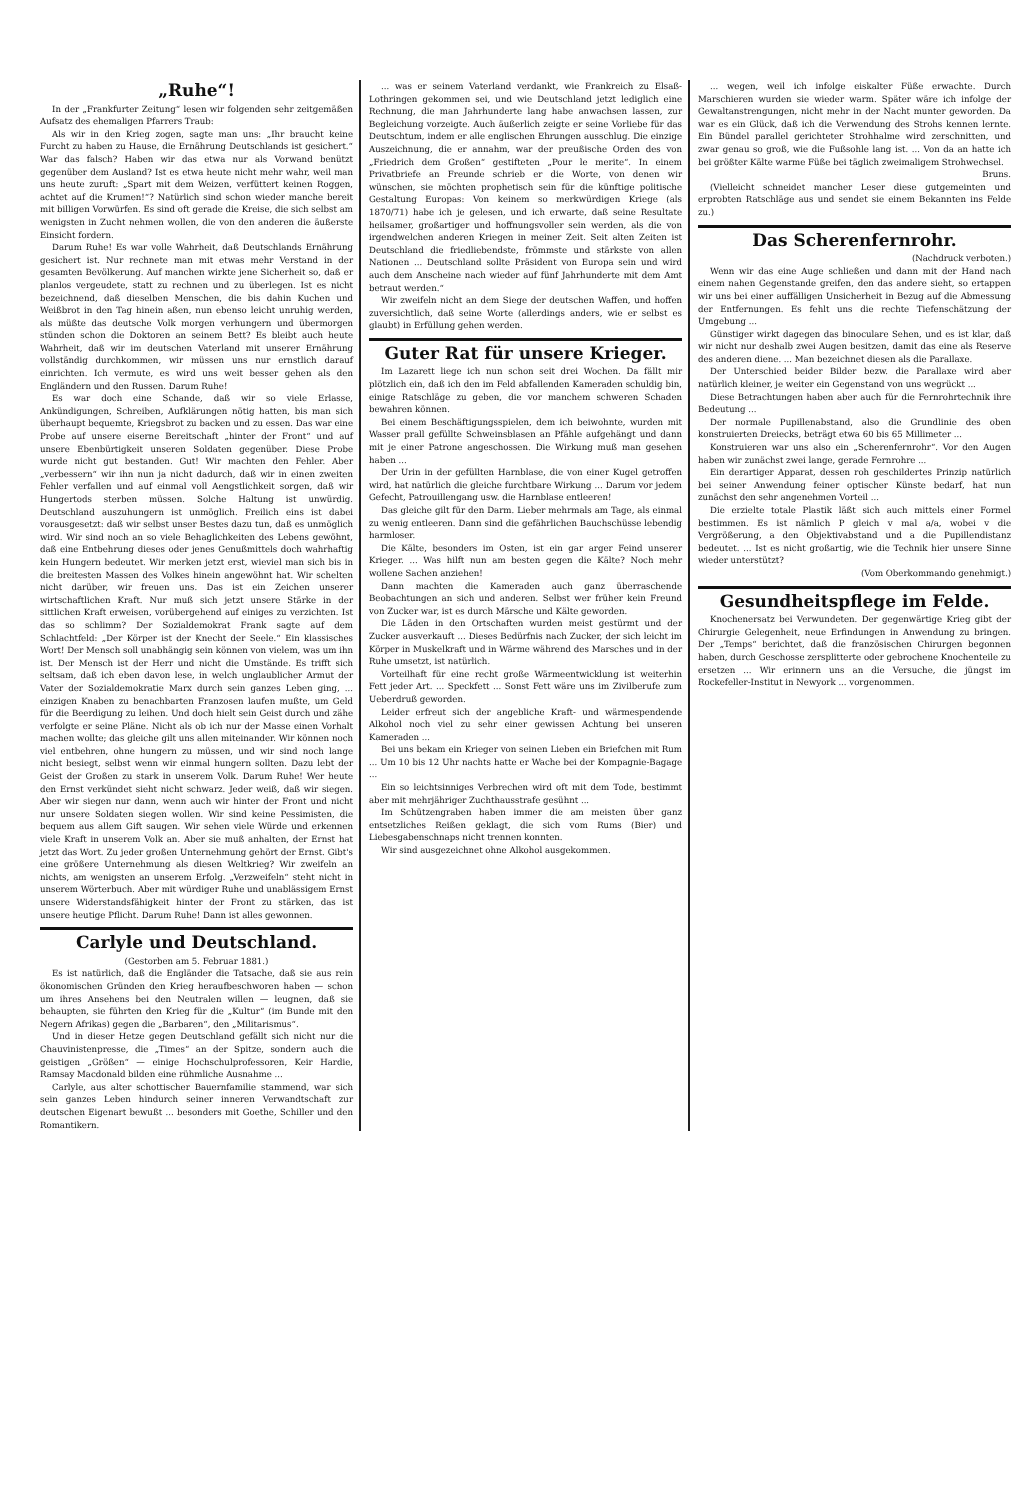„Ruhe“!
In der „Frankfurter Zeitung“ lesen wir folgenden sehr zeitgemäßen Aufsatz des ehemaligen Pfarrers Traub:
Als wir in den Krieg zogen, sagte man uns: „Ihr braucht keine Furcht zu haben zu Hause, die Ernährung Deutschlands ist gesichert.“ War das falsch? Haben wir das etwa nur als Vorwand benützt gegenüber dem Ausland? Ist es etwa heute nicht mehr wahr, weil man uns heute zuruft: „Spart mit dem Weizen, verfüttert keinen Roggen, achtet auf die Krumen!“? Natürlich sind schon wieder manche bereit mit billigen Vorwürfen. Es sind oft gerade die Kreise, die sich selbst am wenigsten in Zucht nehmen wollen, die von den anderen die äußerste Einsicht fordern.
Darum Ruhe! Es war volle Wahrheit, daß Deutschlands Ernährung gesichert ist. Nur rechnete man mit etwas mehr Verstand in der gesamten Bevölkerung. Auf manchen wirkte jene Sicherheit so, daß er planlos vergeudete, statt zu rechnen und zu überlegen. Ist es nicht bezeichnend, daß dieselben Menschen, die bis dahin Kuchen und Weißbrot in den Tag hinein aßen, nun ebenso leicht unruhig werden, als müßte das deutsche Volk morgen verhungern und übermorgen stünden schon die Doktoren an seinem Bett? Es bleibt auch heute Wahrheit, daß wir im deutschen Vaterland mit unserer Ernährung vollständig durchkommen, wir müssen uns nur ernstlich darauf einrichten. Ich vermute, es wird uns weit besser gehen als den Engländern und den Russen. Darum Ruhe!
Es war doch eine Schande, daß wir so viele Erlasse, Ankündigungen, Schreiben, Aufklärungen nötig hatten, bis man sich überhaupt bequemte, Kriegsbrot zu backen und zu essen. Das war eine Probe auf unsere eiserne Bereitschaft „hinter der Front“ und auf unsere Ebenbürtigkeit unseren Soldaten gegenüber. Diese Probe wurde nicht gut bestanden. Gut! Wir machten den Fehler. Aber „verbessern“ wir ihn nun ja nicht dadurch, daß wir in einen zweiten Fehler verfallen und auf einmal voll Aengstlichkeit sorgen, daß wir Hungertods sterben müssen. Solche Haltung ist unwürdig. Deutschland auszuhungern ist unmöglich. Freilich eins ist dabei vorausgesetzt: daß wir selbst unser Bestes dazu tun, daß es unmöglich wird. Wir sind noch an so viele Behaglichkeiten des Lebens gewöhnt, daß eine Entbehrung dieses oder jenes Genußmittels doch wahrhaftig kein Hungern bedeutet. Wir merken jetzt erst, wieviel man sich bis in die breitesten Massen des Volkes hinein angewöhnt hat. Wir schelten nicht darüber, wir freuen uns. Das ist ein Zeichen unserer wirtschaftlichen Kraft. Nur muß sich jetzt unsere Stärke in der sittlichen Kraft erweisen, vorübergehend auf einiges zu verzichten. Ist das so schlimm? Der Sozialdemokrat Frank sagte auf dem Schlachtfeld: „Der Körper ist der Knecht der Seele.“ Ein klassisches Wort! Der Mensch soll unabhängig sein können von vielem, was um ihn ist. Der Mensch ist der Herr und nicht die Umstände. Es trifft sich seltsam, daß ich eben davon lese, in welch unglaublicher Armut der Vater der Sozialdemokratie Marx durch sein ganzes Leben ging, ... einzigen Knaben zu benachbarten Franzosen laufen mußte, um Geld für die Beerdigung zu leihen. Und doch hielt sein Geist durch und zähe verfolgte er seine Pläne. Nicht als ob ich nur der Masse einen Vorhalt machen wollte; das gleiche gilt uns allen miteinander. Wir können noch viel entbehren, ohne hungern zu müssen, und wir sind noch lange nicht besiegt, selbst wenn wir einmal hungern sollten. Dazu lebt der Geist der Großen zu stark in unserem Volk. Darum Ruhe! Wer heute den Ernst verkündet sieht nicht schwarz. Jeder weiß, daß wir siegen. Aber wir siegen nur dann, wenn auch wir hinter der Front und nicht nur unsere Soldaten siegen wollen. Wir sind keine Pessimisten, die bequem aus allem Gift saugen. Wir sehen viele Würde und erkennen viele Kraft in unserem Volk an. Aber sie muß anhalten, der Ernst hat jetzt das Wort. Zu jeder großen Unternehmung gehört der Ernst. Gibt's eine größere Unternehmung als diesen Weltkrieg? Wir zweifeln an nichts, am wenigsten an unserem Erfolg. „Verzweifeln“ steht nicht in unserem Wörterbuch. Aber mit würdiger Ruhe und unablässigem Ernst unsere Widerstandsfähigkeit hinter der Front zu stärken, das ist unsere heutige Pflicht. Darum Ruhe! Dann ist alles gewonnen.
Carlyle und Deutschland.
(Gestorben am 5. Februar 1881.)
Es ist natürlich, daß die Engländer die Tatsache, daß sie aus rein ökonomischen Gründen den Krieg heraufbeschworen haben — schon um ihres Ansehens bei den Neutralen willen — leugnen, daß sie behaupten, sie führten den Krieg für die „Kultur“ (im Bunde mit den Negern Afrikas) gegen die „Barbaren“, den „Militarismus“.
Und in dieser Hetze gegen Deutschland gefällt sich nicht nur die Chauvinistenpresse, die „Times“ an der Spitze, sondern auch die geistigen „Größen“ — einige Hochschulprofessoren, Keir Hardie, Ramsay Macdonald bilden eine rühmliche Ausnahme ...
Carlyle, aus alter schottischer Bauernfamilie stammend, war sich sein ganzes Leben hindurch seiner inneren Verwandtschaft zur deutschen Eigenart bewußt ... besonders mit Goethe, Schiller und den Romantikern.
... was er seinem Vaterland verdankt, wie Frankreich zu Elsaß-Lothringen gekommen sei, und wie Deutschland jetzt lediglich eine Rechnung, die man Jahrhunderte lang habe anwachsen lassen, zur Begleichung vorzeigte. Auch äußerlich zeigte er seine Vorliebe für das Deutschtum, indem er alle englischen Ehrungen ausschlug. Die einzige Auszeichnung, die er annahm, war der preußische Orden des von „Friedrich dem Großen“ gestifteten „Pour le merite“. In einem Privatbriefe an Freunde schrieb er die Worte, von denen wir wünschen, sie möchten prophetisch sein für die künftige politische Gestaltung Europas: Von keinem so merkwürdigen Kriege (als 1870/71) habe ich je gelesen, und ich erwarte, daß seine Resultate heilsamer, großartiger und hoffnungsvoller sein werden, als die von irgendwelchen anderen Kriegen in meiner Zeit. Seit alten Zeiten ist Deutschland die friedliebendste, frömmste und stärkste von allen Nationen ... Deutschland sollte Präsident von Europa sein und wird auch dem Anscheine nach wieder auf fünf Jahrhunderte mit dem Amt betraut werden.“
Wir zweifeln nicht an dem Siege der deutschen Waffen, und hoffen zuversichtlich, daß seine Worte (allerdings anders, wie er selbst es glaubt) in Erfüllung gehen werden.
Guter Rat für unsere Krieger.
Im Lazarett liege ich nun schon seit drei Wochen. Da fällt mir plötzlich ein, daß ich den im Feld abfallenden Kameraden schuldig bin, einige Ratschläge zu geben, die vor manchem schweren Schaden bewahren können.
Bei einem Beschäftigungsspielen, dem ich beiwohnte, wurden mit Wasser prall gefüllte Schweinsblasen an Pfähle aufgehängt und dann mit je einer Patrone angeschossen. Die Wirkung muß man gesehen haben ...
Der Urin in der gefüllten Harnblase, die von einer Kugel getroffen wird, hat natürlich die gleiche furchtbare Wirkung ... Darum vor jedem Gefecht, Patrouillengang usw. die Harnblase entleeren!
Das gleiche gilt für den Darm. Lieber mehrmals am Tage, als einmal zu wenig entleeren. Dann sind die gefährlichen Bauchschüsse lebendig harmloser.
Die Kälte, besonders im Osten, ist ein gar arger Feind unserer Krieger. ... Was hilft nun am besten gegen die Kälte? Noch mehr wollene Sachen anziehen!
Dann machten die Kameraden auch ganz überraschende Beobachtungen an sich und anderen. Selbst wer früher kein Freund von Zucker war, ist es durch Märsche und Kälte geworden.
Die Läden in den Ortschaften wurden meist gestürmt und der Zucker ausverkauft ... Dieses Bedürfnis nach Zucker, der sich leicht im Körper in Muskelkraft und in Wärme während des Marsches und in der Ruhe umsetzt, ist natürlich.
Vorteilhaft für eine recht große Wärmeentwicklung ist weiterhin Fett jeder Art. ... Speckfett ... Sonst Fett wäre uns im Zivilberufe zum Ueberdruß geworden.
Leider erfreut sich der angebliche Kraft- und wärmespendende Alkohol noch viel zu sehr einer gewissen Achtung bei unseren Kameraden ...
Bei uns bekam ein Krieger von seinen Lieben ein Briefchen mit Rum ... Um 10 bis 12 Uhr nachts hatte er Wache bei der Kompagnie-Bagage ...
Ein so leichtsinniges Verbrechen wird oft mit dem Tode, bestimmt aber mit mehrjähriger Zuchthausstrafe gesühnt ...
Im Schützengraben haben immer die am meisten über ganz entsetzliches Reißen geklagt, die sich vom Rums (Bier) und Liebesgabenschnaps nicht trennen konnten.
Wir sind ausgezeichnet ohne Alkohol ausgekommen.
... wegen, weil ich infolge eiskalter Füße erwachte. Durch Marschieren wurden sie wieder warm. Später wäre ich infolge der Gewaltanstrengungen, nicht mehr in der Nacht munter geworden. Da war es ein Glück, daß ich die Verwendung des Strohs kennen lernte. Ein Bündel parallel gerichteter Strohhalme wird zerschnitten, und zwar genau so groß, wie die Fußsohle lang ist. ... Von da an hatte ich bei größter Kälte warme Füße bei täglich zweimaligem Strohwechsel.
Bruns.
(Vielleicht schneidet mancher Leser diese gutgemeinten und erprobten Ratschläge aus und sendet sie einem Bekannten ins Felde zu.)
Das Scherenfernrohr.
(Nachdruck verboten.)
Wenn wir das eine Auge schließen und dann mit der Hand nach einem nahen Gegenstande greifen, den das andere sieht, so ertappen wir uns bei einer auffälligen Unsicherheit in Bezug auf die Abmessung der Entfernungen. Es fehlt uns die rechte Tiefenschätzung der Umgebung ...
Günstiger wirkt dagegen das binoculare Sehen, und es ist klar, daß wir nicht nur deshalb zwei Augen besitzen, damit das eine als Reserve des anderen diene. ... Man bezeichnet diesen als die Parallaxe.
Der Unterschied beider Bilder bezw. die Parallaxe wird aber natürlich kleiner, je weiter ein Gegenstand von uns wegrückt ...
Diese Betrachtungen haben aber auch für die Fernrohrtechnik ihre Bedeutung ...
Der normale Pupillenabstand, also die Grundlinie des oben konstruierten Dreiecks, beträgt etwa 60 bis 65 Millimeter ...
Konstruieren war uns also ein „Scherenfernrohr“. Vor den Augen haben wir zunächst zwei lange, gerade Fernrohre ...
Ein derartiger Apparat, dessen roh geschildertes Prinzip natürlich bei seiner Anwendung feiner optischer Künste bedarf, hat nun zunächst den sehr angenehmen Vorteil ...
Die erzielte totale Plastik läßt sich auch mittels einer Formel bestimmen. Es ist nämlich P gleich v mal a/a, wobei v die Vergrößerung, a den Objektivabstand und a die Pupillendistanz bedeutet. ... Ist es nicht großartig, wie die Technik hier unsere Sinne wieder unterstützt?
(Vom Oberkommando genehmigt.)
Gesundheitspflege im Felde.
Knochenersatz bei Verwundeten. Der gegenwärtige Krieg gibt der Chirurgie Gelegenheit, neue Erfindungen in Anwendung zu bringen. Der „Temps“ berichtet, daß die französischen Chirurgen begonnen haben, durch Geschosse zersplitterte oder gebrochene Knochenteile zu ersetzen ... Wir erinnern uns an die Versuche, die jüngst im Rockefeller-Institut in Newyork ... vorgenommen.